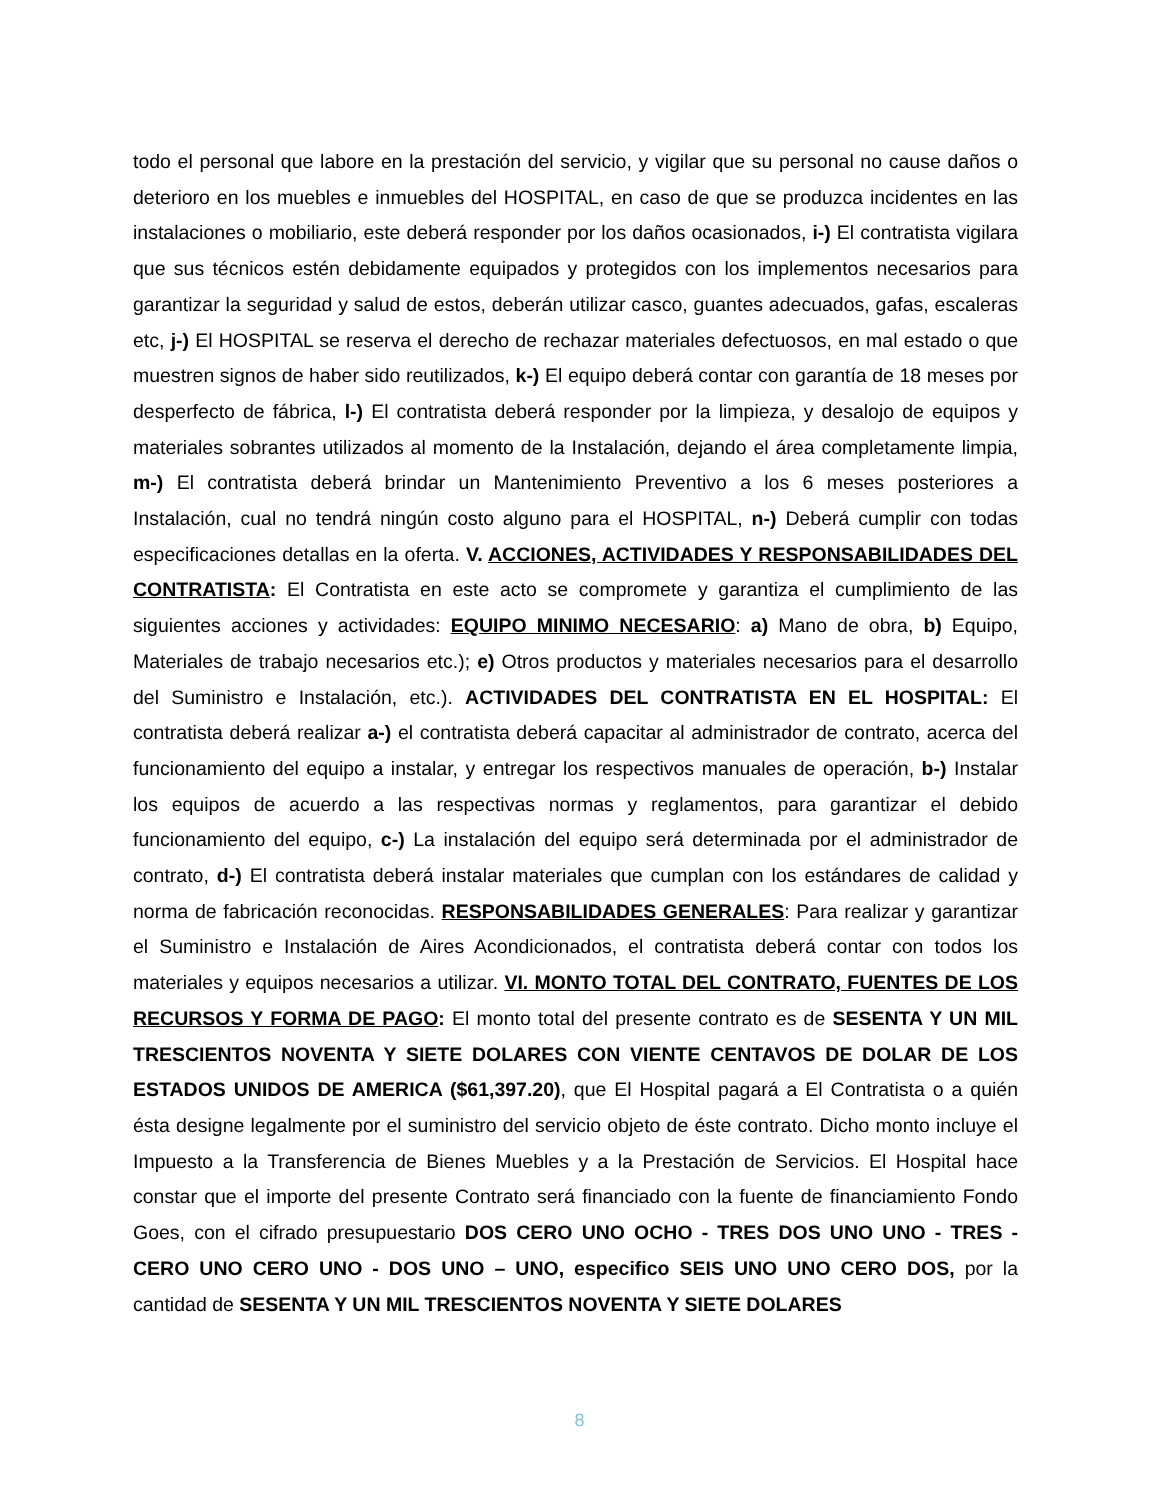todo el personal que labore en la prestación del servicio, y vigilar que su personal no cause daños o deterioro en los muebles e inmuebles del HOSPITAL, en caso de que se produzca incidentes en las instalaciones o mobiliario, este deberá responder por los daños ocasionados, i-) El contratista vigilara que sus técnicos estén debidamente equipados y protegidos con los implementos necesarios para garantizar la seguridad y salud de estos, deberán utilizar casco, guantes adecuados, gafas, escaleras etc, j-) El HOSPITAL se reserva el derecho de rechazar materiales defectuosos, en mal estado o que muestren signos de haber sido reutilizados, k-) El equipo deberá contar con garantía de 18 meses por desperfecto de fábrica, l-) El contratista deberá responder por la limpieza, y desalojo de equipos y materiales sobrantes utilizados al momento de la Instalación, dejando el área completamente limpia, m-) El contratista deberá brindar un Mantenimiento Preventivo a los 6 meses posteriores a Instalación, cual no tendrá ningún costo alguno para el HOSPITAL, n-) Deberá cumplir con todas especificaciones detallas en la oferta. V. ACCIONES, ACTIVIDADES Y RESPONSABILIDADES DEL CONTRATISTA: El Contratista en este acto se compromete y garantiza el cumplimiento de las siguientes acciones y actividades: EQUIPO MINIMO NECESARIO: a) Mano de obra, b) Equipo, Materiales de trabajo necesarios etc.); e) Otros productos y materiales necesarios para el desarrollo del Suministro e Instalación, etc.). ACTIVIDADES DEL CONTRATISTA EN EL HOSPITAL: El contratista deberá realizar a-) el contratista deberá capacitar al administrador de contrato, acerca del funcionamiento del equipo a instalar, y entregar los respectivos manuales de operación, b-) Instalar los equipos de acuerdo a las respectivas normas y reglamentos, para garantizar el debido funcionamiento del equipo, c-) La instalación del equipo será determinada por el administrador de contrato, d-) El contratista deberá instalar materiales que cumplan con los estándares de calidad y norma de fabricación reconocidas. RESPONSABILIDADES GENERALES: Para realizar y garantizar el Suministro e Instalación de Aires Acondicionados, el contratista deberá contar con todos los materiales y equipos necesarios a utilizar. VI. MONTO TOTAL DEL CONTRATO, FUENTES DE LOS RECURSOS Y FORMA DE PAGO: El monto total del presente contrato es de SESENTA Y UN MIL TRESCIENTOS NOVENTA Y SIETE DOLARES CON VIENTE CENTAVOS DE DOLAR DE LOS ESTADOS UNIDOS DE AMERICA ($61,397.20), que El Hospital pagará a El Contratista o a quién ésta designe legalmente por el suministro del servicio objeto de éste contrato. Dicho monto incluye el Impuesto a la Transferencia de Bienes Muebles y a la Prestación de Servicios. El Hospital hace constar que el importe del presente Contrato será financiado con la fuente de financiamiento Fondo Goes, con el cifrado presupuestario DOS CERO UNO OCHO - TRES DOS UNO UNO - TRES - CERO UNO CERO UNO - DOS UNO – UNO, especifico SEIS UNO UNO CERO DOS, por la cantidad de SESENTA Y UN MIL TRESCIENTOS NOVENTA Y SIETE DOLARES
8